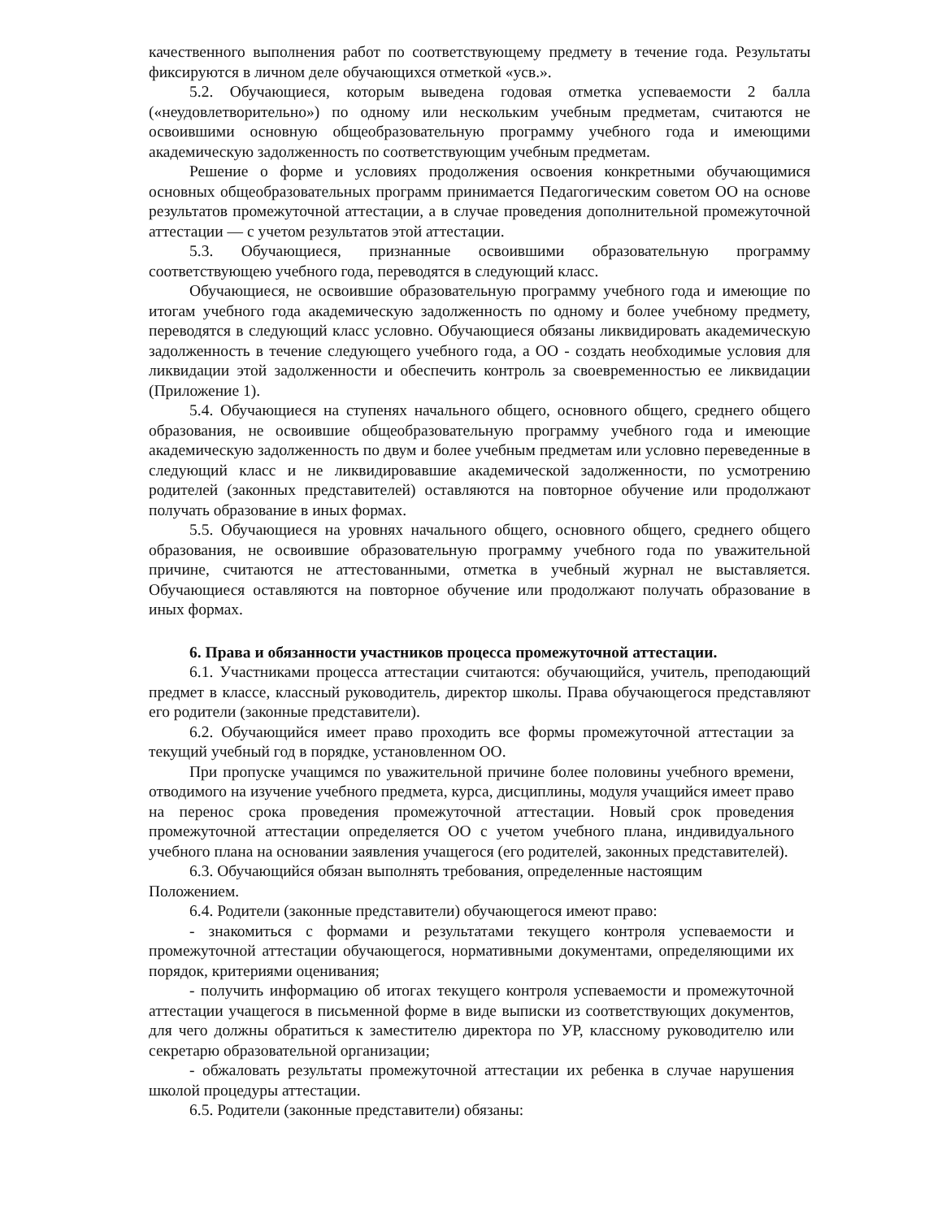качественного выполнения работ по соответствующему предмету в течение года. Результаты фиксируются в личном деле обучающихся отметкой «усв.».
5.2. Обучающиеся, которым выведена годовая отметка успеваемости 2 балла («неудовлетворительно») по одному или нескольким учебным предметам, считаются не освоившими основную общеобразовательную программу учебного года и имеющими академическую задолженность по соответствующим учебным предметам.
Решение о форме и условиях продолжения освоения конкретными обучающимися основных общеобразовательных программ принимается Педагогическим советом ОО на основе результатов промежуточной аттестации, а в случае проведения дополнительной промежуточной аттестации — с учетом результатов этой аттестации.
5.3. Обучающиеся, признанные освоившими образовательную программу соответствующею учебного года, переводятся в следующий класс.
Обучающиеся, не освоившие образовательную программу учебного года и имеющие по итогам учебного года академическую задолженность по одному и более учебному предмету, переводятся в следующий класс условно. Обучающиеся обязаны ликвидировать академическую задолженность в течение следующего учебного года, а ОО - создать необходимые условия для ликвидации этой задолженности и обеспечить контроль за своевременностью ее ликвидации (Приложение 1).
5.4. Обучающиеся на ступенях начального общего, основного общего, среднего общего образования, не освоившие общеобразовательную программу учебного года и имеющие академическую задолженность по двум и более учебным предметам или условно переведенные в следующий класс и не ликвидировавшие академической задолженности, по усмотрению родителей (законных представителей) оставляются на повторное обучение или продолжают получать образование в иных формах.
5.5. Обучающиеся на уровнях начального общего, основного общего, среднего общего образования, не освоившие образовательную программу учебного года по уважительной причине, считаются не аттестованными, отметка в учебный журнал не выставляется. Обучающиеся оставляются на повторное обучение или продолжают получать образование в иных формах.
6. Права и обязанности участников процесса промежуточной аттестации.
6.1. Участниками процесса аттестации считаются: обучающийся, учитель, преподающий предмет в классе, классный руководитель, директор школы. Права обучающегося представляют его родители (законные представители).
6.2. Обучающийся имеет право проходить все формы промежуточной аттестации за текущий учебный год в порядке, установленном ОО.
При пропуске учащимся по уважительной причине более половины учебного времени, отводимого на изучение учебного предмета, курса, дисциплины, модуля учащийся имеет право на перенос срока проведения промежуточной аттестации. Новый срок проведения промежуточной аттестации определяется ОО с учетом учебного плана, индивидуального учебного плана на основании заявления учащегося (его родителей, законных представителей).
6.3. Обучающийся обязан выполнять требования, определенные настоящим Положением.
6.4. Родители (законные представители) обучающегося имеют право:
- знакомиться с формами и результатами текущего контроля успеваемости и промежуточной аттестации обучающегося, нормативными документами, определяющими их порядок, критериями оценивания;
- получить информацию об итогах текущего контроля успеваемости и промежуточной аттестации учащегося в письменной форме в виде выписки из соответствующих документов, для чего должны обратиться к заместителю директора по УР, классному руководителю или секретарю образовательной организации;
- обжаловать результаты промежуточной аттестации их ребенка в случае нарушения школой процедуры аттестации.
6.5. Родители (законные представители) обязаны: